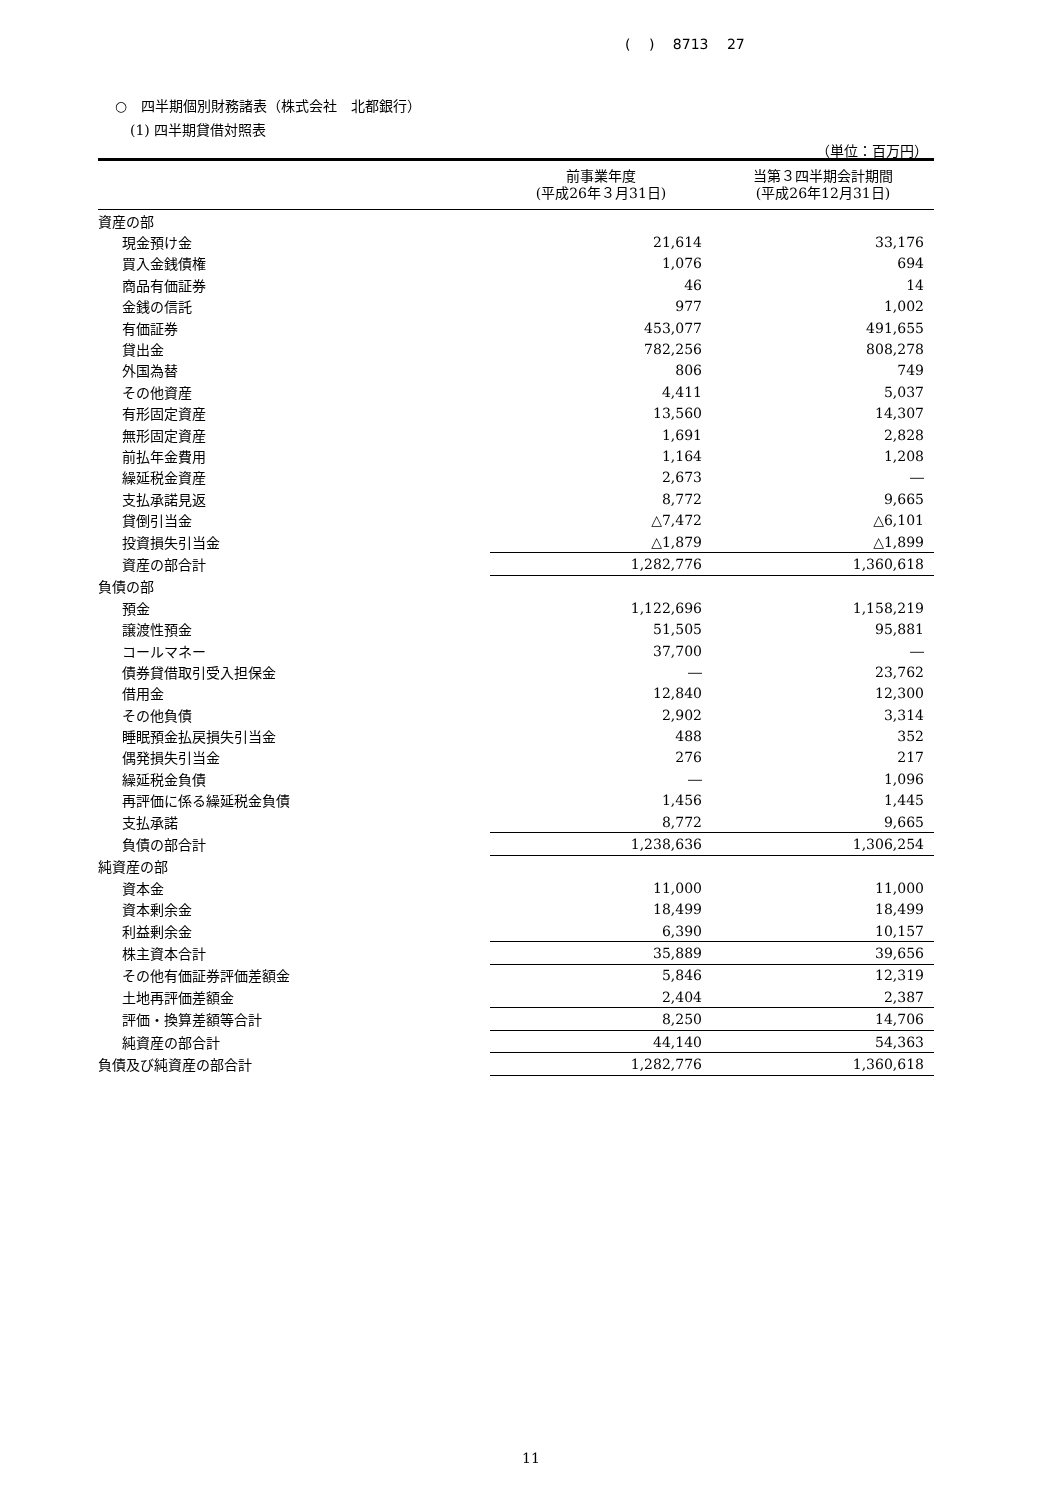( ) 8713 27
○　四半期個別財務諸表（株式会社　北都銀行）
(1) 四半期貸借対照表
（単位：百万円）
| | 前事業年度 (平成26年３月31日) | 当第３四半期会計期間 (平成26年12月31日) |
| --- | --- | --- |
| 資産の部 | | |
| 現金預け金 | 21,614 | 33,176 |
| 買入金銭債権 | 1,076 | 694 |
| 商品有価証券 | 46 | 14 |
| 金銭の信託 | 977 | 1,002 |
| 有価証券 | 453,077 | 491,655 |
| 貸出金 | 782,256 | 808,278 |
| 外国為替 | 806 | 749 |
| その他資産 | 4,411 | 5,037 |
| 有形固定資産 | 13,560 | 14,307 |
| 無形固定資産 | 1,691 | 2,828 |
| 前払年金費用 | 1,164 | 1,208 |
| 繰延税金資産 | 2,673 | ― |
| 支払承諾見返 | 8,772 | 9,665 |
| 貸倒引当金 | △7,472 | △6,101 |
| 投資損失引当金 | △1,879 | △1,899 |
| 資産の部合計 | 1,282,776 | 1,360,618 |
| 負債の部 | | |
| 預金 | 1,122,696 | 1,158,219 |
| 譲渡性預金 | 51,505 | 95,881 |
| コールマネー | 37,700 | ― |
| 債券貸借取引受入担保金 | ― | 23,762 |
| 借用金 | 12,840 | 12,300 |
| その他負債 | 2,902 | 3,314 |
| 睡眠預金払戻損失引当金 | 488 | 352 |
| 偶発損失引当金 | 276 | 217 |
| 繰延税金負債 | ― | 1,096 |
| 再評価に係る繰延税金負債 | 1,456 | 1,445 |
| 支払承諾 | 8,772 | 9,665 |
| 負債の部合計 | 1,238,636 | 1,306,254 |
| 純資産の部 | | |
| 資本金 | 11,000 | 11,000 |
| 資本剰余金 | 18,499 | 18,499 |
| 利益剰余金 | 6,390 | 10,157 |
| 株主資本合計 | 35,889 | 39,656 |
| その他有価証券評価差額金 | 5,846 | 12,319 |
| 土地再評価差額金 | 2,404 | 2,387 |
| 評価・換算差額等合計 | 8,250 | 14,706 |
| 純資産の部合計 | 44,140 | 54,363 |
| 負債及び純資産の部合計 | 1,282,776 | 1,360,618 |
11